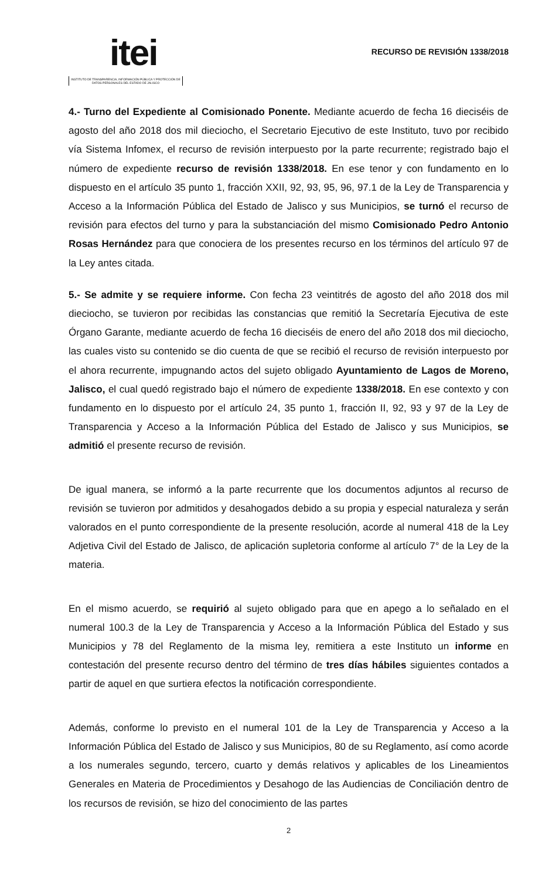itei
INSTITUTO DE TRANSPARENCIA, INFORMACIÓN PÚBLICA Y PROTECCIÓN DE DATOS PERSONALES DEL ESTADO DE JALISCO
RECURSO DE REVISIÓN 1338/2018
4.- Turno del Expediente al Comisionado Ponente. Mediante acuerdo de fecha 16 dieciséis de agosto del año 2018 dos mil dieciocho, el Secretario Ejecutivo de este Instituto, tuvo por recibido vía Sistema Infomex, el recurso de revisión interpuesto por la parte recurrente; registrado bajo el número de expediente recurso de revisión 1338/2018. En ese tenor y con fundamento en lo dispuesto en el artículo 35 punto 1, fracción XXII, 92, 93, 95, 96, 97.1 de la Ley de Transparencia y Acceso a la Información Pública del Estado de Jalisco y sus Municipios, se turnó el recurso de revisión para efectos del turno y para la substanciación del mismo Comisionado Pedro Antonio Rosas Hernández para que conociera de los presentes recurso en los términos del artículo 97 de la Ley antes citada.
5.- Se admite y se requiere informe. Con fecha 23 veintitrés de agosto del año 2018 dos mil dieciocho, se tuvieron por recibidas las constancias que remitió la Secretaría Ejecutiva de este Órgano Garante, mediante acuerdo de fecha 16 dieciséis de enero del año 2018 dos mil dieciocho, las cuales visto su contenido se dio cuenta de que se recibió el recurso de revisión interpuesto por el ahora recurrente, impugnando actos del sujeto obligado Ayuntamiento de Lagos de Moreno, Jalisco, el cual quedó registrado bajo el número de expediente 1338/2018. En ese contexto y con fundamento en lo dispuesto por el artículo 24, 35 punto 1, fracción II, 92, 93 y 97 de la Ley de Transparencia y Acceso a la Información Pública del Estado de Jalisco y sus Municipios, se admitió el presente recurso de revisión.
De igual manera, se informó a la parte recurrente que los documentos adjuntos al recurso de revisión se tuvieron por admitidos y desahogados debido a su propia y especial naturaleza y serán valorados en el punto correspondiente de la presente resolución, acorde al numeral 418 de la Ley Adjetiva Civil del Estado de Jalisco, de aplicación supletoria conforme al artículo 7° de la Ley de la materia.
En el mismo acuerdo, se requirió al sujeto obligado para que en apego a lo señalado en el numeral 100.3 de la Ley de Transparencia y Acceso a la Información Pública del Estado y sus Municipios y 78 del Reglamento de la misma ley, remitiera a este Instituto un informe en contestación del presente recurso dentro del término de tres días hábiles siguientes contados a partir de aquel en que surtiera efectos la notificación correspondiente.
Además, conforme lo previsto en el numeral 101 de la Ley de Transparencia y Acceso a la Información Pública del Estado de Jalisco y sus Municipios, 80 de su Reglamento, así como acorde a los numerales segundo, tercero, cuarto y demás relativos y aplicables de los Lineamientos Generales en Materia de Procedimientos y Desahogo de las Audiencias de Conciliación dentro de los recursos de revisión, se hizo del conocimiento de las partes
2